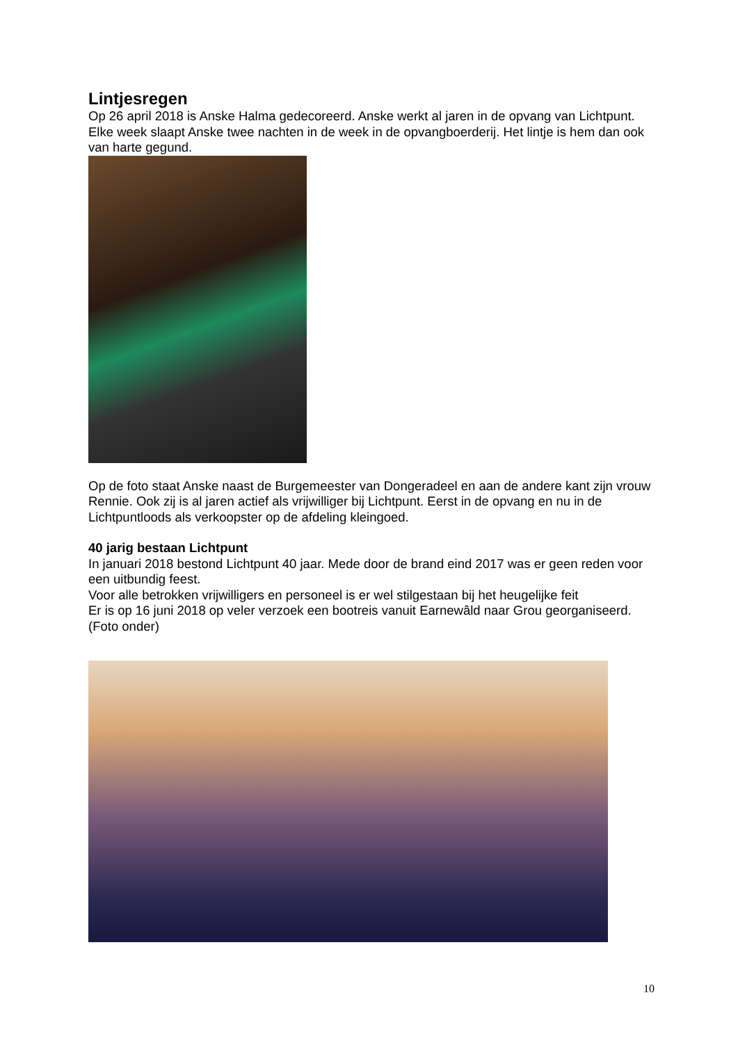Lintjesregen
Op 26 april 2018 is Anske Halma gedecoreerd. Anske werkt al jaren in de opvang van Lichtpunt. Elke week slaapt Anske twee nachten in de week in de opvangboerderij. Het lintje is hem dan ook van harte gegund.
Op de foto staat Anske naast de Burgemeester van Dongeradeel en aan de andere kant zijn vrouw Rennie. Ook zij is al jaren actief als vrijwilliger bij Lichtpunt. Eerst in de opvang en nu in de Lichtpuntloods als verkoopster op de afdeling kleingoed.
40 jarig bestaan Lichtpunt
In januari 2018 bestond Lichtpunt 40 jaar. Mede door de brand eind 2017 was er geen reden voor een uitbundig feest.
Voor alle betrokken vrijwilligers en personeel is er wel stilgestaan bij het heugelijke feit
Er is op 16 juni 2018 op veler verzoek een bootreis vanuit Earnewâld naar Grou georganiseerd. (Foto onder)
10